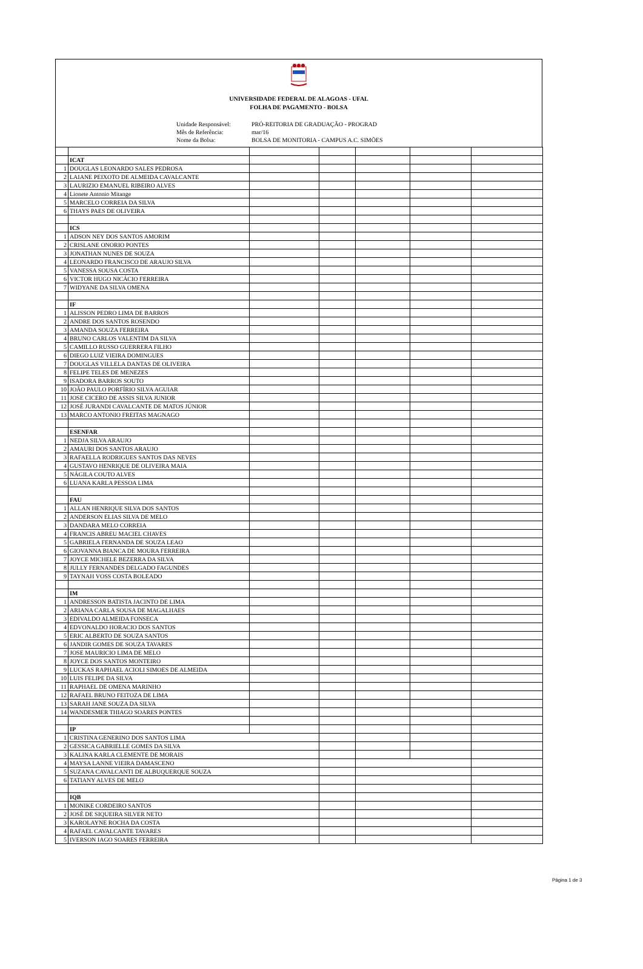UNIVERSIDADE FEDERAL DE ALAGOAS - UFAL
FOLHA DE PAGAMENTO - BOLSA
Unidade Responsável: PRÓ-REITORIA DE GRADUAÇÃO - PROGRAD Mês de Referência: mar/16 Nome da Bolsa: BOLSA DE MONITORIA - CAMPUS A.C. SIMÕES
| | ICAT | | | | | |
| 1 | DOUGLAS LEONARDO SALES PEDROSA | | | | | |
| 2 | LAIANE PEIXOTO DE ALMEIDA CAVALCANTE | | | | | |
| 3 | LAURIZIO EMANUEL RIBEIRO ALVES | | | | | |
| 4 | Lionete Antonio Mitange | | | | | |
| 5 | MARCELO CORREIA DA SILVA | | | | | |
| 6 | THAYS PAES DE OLIVEIRA | | | | | |
| | ICS | | | | | |
| 1 | ADSON NEY DOS SANTOS AMORIM | | | | | |
| 2 | CRISLANE ONORIO PONTES | | | | | |
| 3 | JONATHAN NUNES DE SOUZA | | | | | |
| 4 | LEONARDO FRANCISCO DE ARAUJO SILVA | | | | | |
| 5 | VANESSA SOUSA COSTA | | | | | |
| 6 | VICTOR HUGO NICÁCIO FERREIRA | | | | | |
| 7 | WIDYANE DA SILVA OMENA | | | | | |
| | IF | | | | | |
| 1 | ALISSON PEDRO LIMA DE BARROS | | | | | |
| 2 | ANDRE DOS SANTOS ROSENDO | | | | | |
| 3 | AMANDA SOUZA FERREIRA | | | | | |
| 4 | BRUNO CARLOS VALENTIM DA SILVA | | | | | |
| 5 | CAMILLO RUSSO GUERRERA FILHO | | | | | |
| 6 | DIEGO LUIZ VIEIRA DOMINGUES | | | | | |
| 7 | DOUGLAS VILLELA DANTAS DE OLIVEIRA | | | | | |
| 8 | FELIPE TELES DE MENEZES | | | | | |
| 9 | ISADORA BARROS SOUTO | | | | | |
| 10 | JOÃO PAULO PORFÍRIO SILVA AGUIAR | | | | | |
| 11 | JOSE CICERO DE ASSIS SILVA JUNIOR | | | | | |
| 12 | JOSÉ JURANDI CAVALCANTE DE MATOS JÚNIOR | | | | | |
| 13 | MARCO ANTONIO FREITAS MAGNAGO | | | | | |
| | ESENFAR | | | | | |
| 1 | NEDJA SILVA ARAUJO | | | | | |
| 2 | AMAURI DOS SANTOS ARAUJO | | | | | |
| 3 | RAFAELLA RODRIGUES SANTOS DAS NEVES | | | | | |
| 4 | GUSTAVO HENRIQUE DE OLIVEIRA MAIA | | | | | |
| 5 | NÁGILA COUTO ALVES | | | | | |
| 6 | LUANA KARLA PESSOA LIMA | | | | | |
| | FAU | | | | | |
| 1 | ALLAN HENRIQUE SILVA DOS SANTOS | | | | | |
| 2 | ANDERSON ELIAS SILVA DE MELO | | | | | |
| 3 | DANDARA MELO CORREIA | | | | | |
| 4 | FRANCIS ABREU MACIEL CHAVES | | | | | |
| 5 | GABRIELA FERNANDA DE SOUZA LEAO | | | | | |
| 6 | GIOVANNA BIANCA DE MOURA FERREIRA | | | | | |
| 7 | JOYCE MICHELE BEZERRA DA SILVA | | | | | |
| 8 | JULLY FERNANDES DELGADO FAGUNDES | | | | | |
| 9 | TAYNAH VOSS COSTA BOLEADO | | | | | |
| | IM | | | | | |
| 1 | ANDRESSON BATISTA JACINTO DE LIMA | | | | | |
| 2 | ARIANA CARLA SOUSA DE MAGALHAES | | | | | |
| 3 | EDIVALDO ALMEIDA FONSECA | | | | | |
| 4 | EDVONALDO HORACIO DOS SANTOS | | | | | |
| 5 | ERIC ALBERTO DE SOUZA SANTOS | | | | | |
| 6 | JANDIR GOMES DE SOUZA TAVARES | | | | | |
| 7 | JOSE MAURICIO LIMA DE MELO | | | | | |
| 8 | JOYCE DOS SANTOS MONTEIRO | | | | | |
| 9 | LUCKAS RAPHAEL ACIOLI SIMOES DE ALMEIDA | | | | | |
| 10 | LUIS FELIPE DA SILVA | | | | | |
| 11 | RAPHAEL DE OMENA MARINHO | | | | | |
| 12 | RAFAEL BRUNO FEITOZA DE LIMA | | | | | |
| 13 | SARAH JANE SOUZA DA SILVA | | | | | |
| 14 | WANDESMER THIAGO SOARES PONTES | | | | | |
| | IP | | | | | |
| 1 | CRISTINA GENERINO DOS SANTOS LIMA | | | | | |
| 2 | GESSICA GABRIELLE GOMES DA SILVA | | | | | |
| 3 | KALINA KARLA CLEMENTE DE MORAIS | | | | | |
| 4 | MAYSA LANNE VIEIRA DAMASCENO | | | | | |
| 5 | SUZANA CAVALCANTI DE ALBUQUERQUE SOUZA | | | | | |
| 6 | TATIANY ALVES DE MELO | | | | | |
| | IQB | | | | | |
| 1 | MONIKE CORDEIRO SANTOS | | | | | |
| 2 | JOSÉ DE SIQUEIRA SILVER NETO | | | | | |
| 3 | KAROLAYNE ROCHA DA COSTA | | | | | |
| 4 | RAFAEL CAVALCANTE TAVARES | | | | | |
| 5 | IVERSON IAGO SOARES FERREIRA | | | | | |
Página 1 de 3